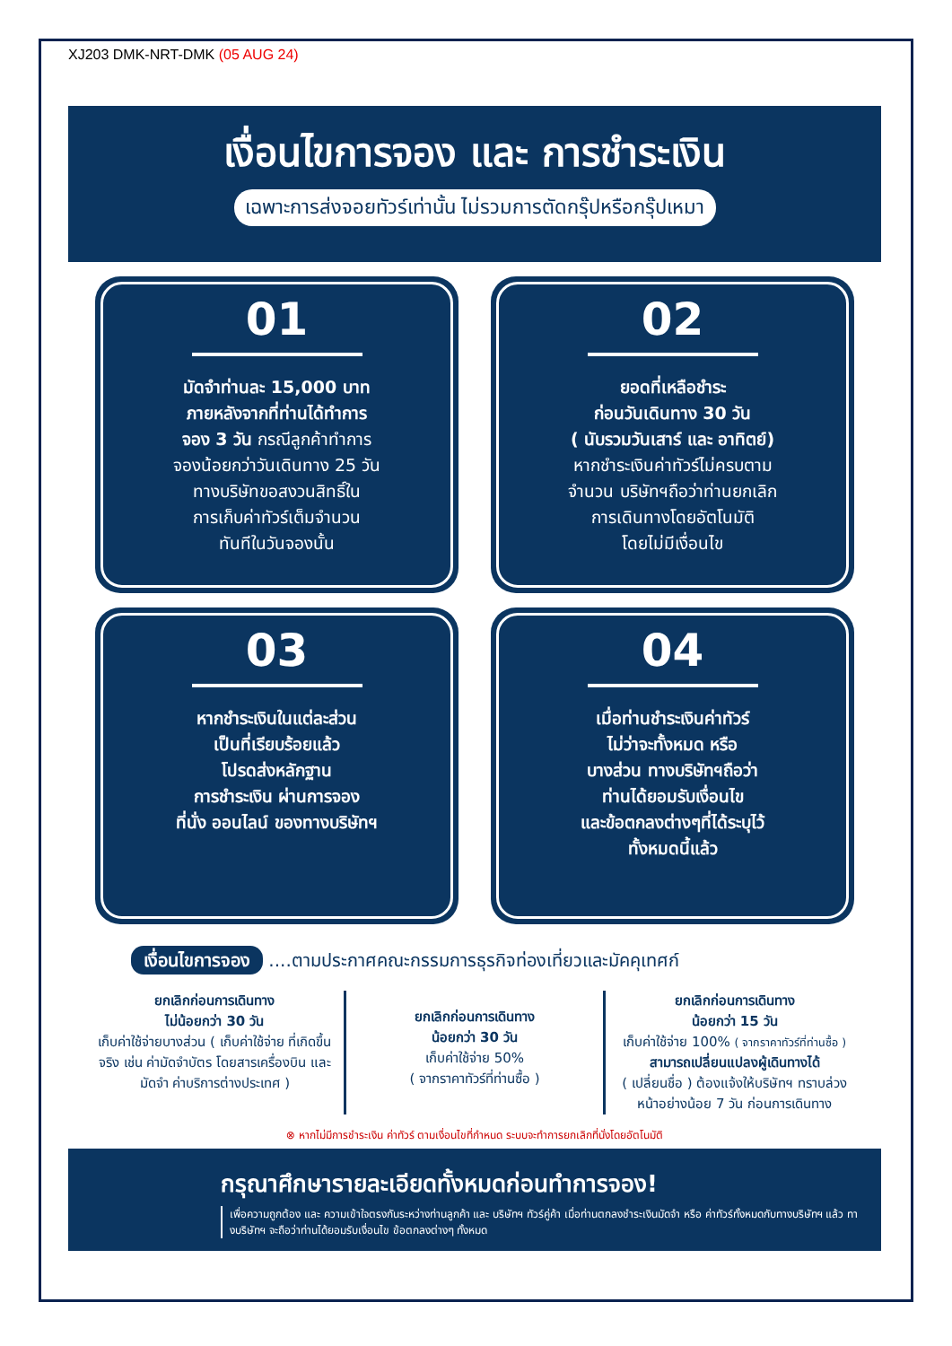XJ203 DMK-NRT-DMK (05 AUG 24)
เงื่อนไขการจอง และ การชำระเงิน
เฉพาะการส่งจอยทัวร์เท่านั้น ไม่รวมการตัดกรุ๊ปหรือกรุ๊ปเหมา
01
มัดจำท่านละ 15,000 บาท
ภายหลังจากที่ท่านได้ทำการ
จอง 3 วัน กรณีลูกค้าทำการ
จองน้อยกว่าวันเดินทาง 25 วัน
ทางบริษัทขอสงวนสิทธิ์ใน
การเก็บค่าทัวร์เต็มจำนวน
ทันทีในวันจองนั้น
02
ยอดที่เหลือชำระ
ก่อนวันเดินทาง 30 วัน
( นับรวมวันเสาร์ และ อาทิตย์)
หากชำระเงินค่าทัวร์ไม่ครบตาม
จำนวน บริษัทฯถือว่าท่านยกเลิก
การเดินทางโดยอัตโนมัติ
โดยไม่มีเงื่อนไข
03
หากชำระเงินในแต่ละส่วน
เป็นที่เรียบร้อยแล้ว
โปรดส่งหลักฐาน
การชำระเงิน ผ่านการจอง
ที่นั่ง ออนไลน์ ของทางบริษัทฯ
04
เมื่อท่านชำระเงินค่าทัวร์
ไม่ว่าจะทั้งหมด หรือ
บางส่วน ทางบริษัทฯถือว่า
ท่านได้ยอมรับเงื่อนไข
และข้อตกลงต่างๆที่ได้ระบุไว้
ทั้งหมดนี้แล้ว
เงื่อนไขการจอง ....ตามประกาศคณะกรรมการธุรกิจท่องเที่ยวและมัคคุเทศก์
ยกเลิกก่อนการเดินทาง
ไม่น้อยกว่า 30 วัน
เก็บค่าใช้จ่ายบางส่วน ( เก็บค่าใช้จ่าย ที่เกิดขึ้นจริง เช่น ค่ามัดจำบัตร โดยสารเครื่องบิน และมัดจำ ค่าบริการต่างประเทศ )
ยกเลิกก่อนการเดินทาง
น้อยกว่า 30 วัน
เก็บค่าใช้จ่าย 50%
( จากราคาทัวร์ที่ท่านซื้อ )
ยกเลิกก่อนการเดินทาง
น้อยกว่า 15 วัน
เก็บค่าใช้จ่าย 100% ( จากราคาทัวร์ที่ท่านซื้อ )
สามารถเปลี่ยนแปลงผู้เดินทางได้
( เปลี่ยนชื่อ ) ต้องแจ้งให้บริษัทฯ ทราบล่วงหน้าอย่างน้อย 7 วัน ก่อนการเดินทาง
⊗ หากไม่มีการชำระเงิน ค่าทัวร์ ตามเงื่อนไขที่กำหนด ระบบจะทำการยกเลิกที่นั่งโดยอัตโนมัติ
กรุณาศึกษารายละเอียดทั้งหมดก่อนทำการจอง!
เพื่อความถูกต้อง และ ความเข้าใจตรงกันระหว่างท่านลูกค้า และ บริษัทฯ ทัวร์คู่ค้า เมื่อท่านตกลงชำระเงินมัดจำ หรือ ค่าทัวร์ทั้งหมดกับทางบริษัทฯ แล้ว ทางบริษัทฯ จะถือว่าท่านได้ยอมรับเงื่อนไข ข้อตกลงต่างๆ ทั้งหมด